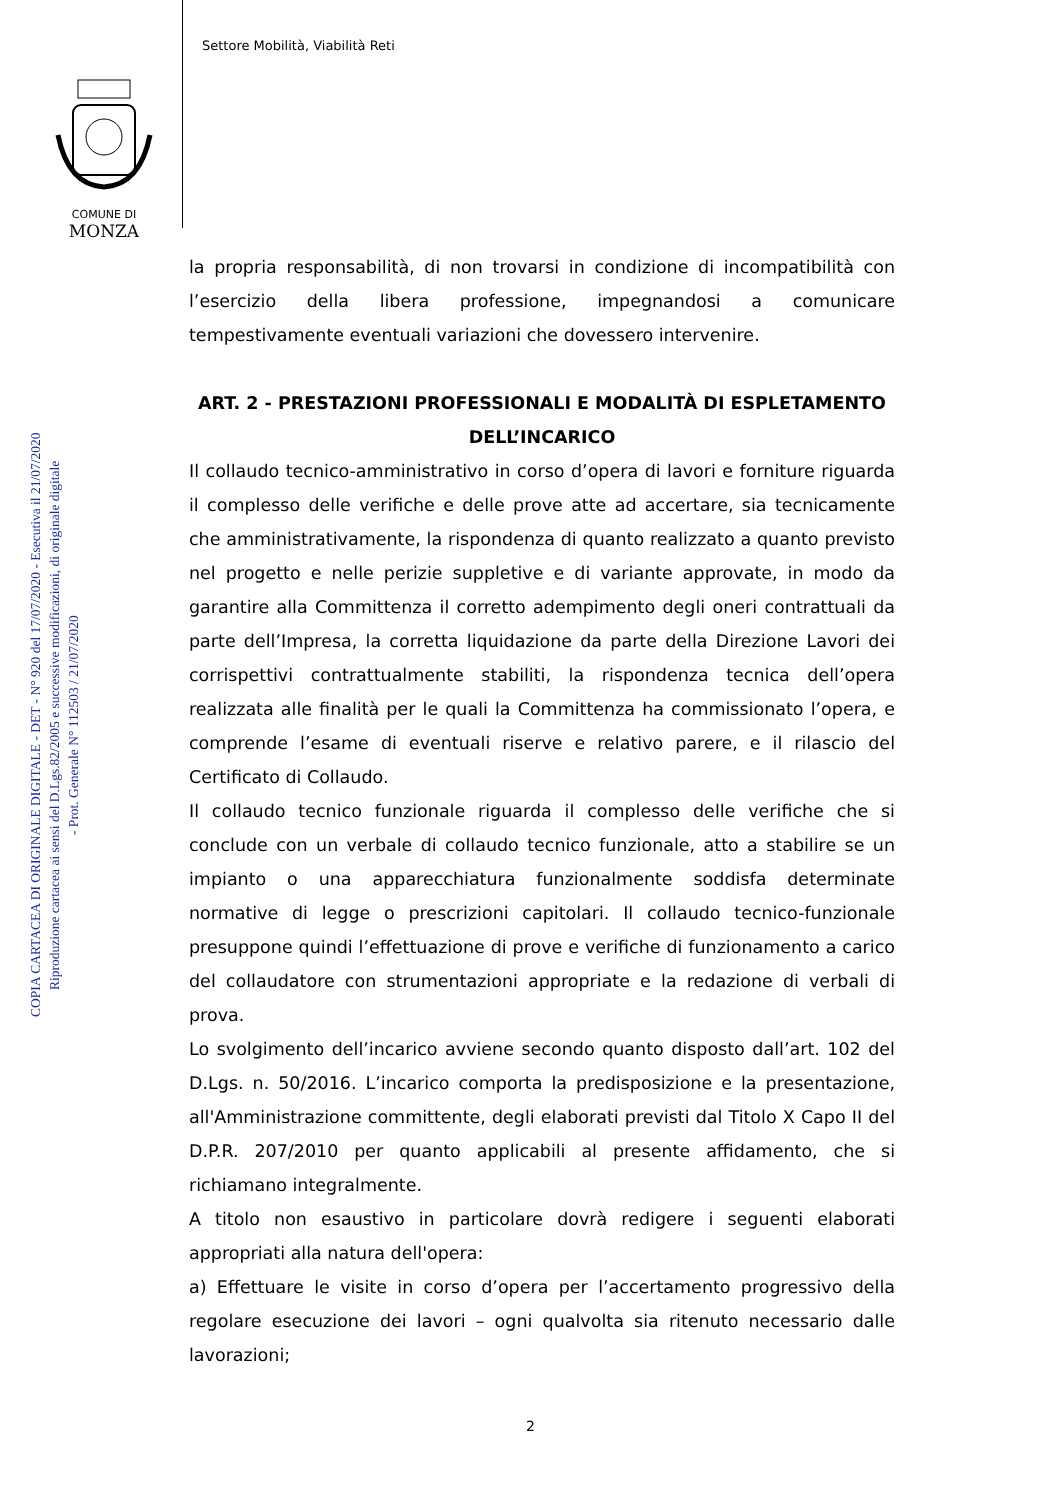Settore Mobilità, Viabilità Reti
COMUNE DI
MONZA
COPIA CARTACEA DI ORIGINALE DIGITALE - DET - N° 920 del 17/07/2020 - Esecutiva il 21/07/2020
Riproduzione cartacea ai sensi del D.Lgs.82/2005 e successive modificazioni, di originale digitale
- Prot. Generale N° 112503 / 21/07/2020
la propria responsabilità, di non trovarsi in condizione di incompatibilità con l’esercizio della libera professione, impegnandosi a comunicare tempestivamente eventuali variazioni che dovessero intervenire.
ART. 2 - PRESTAZIONI PROFESSIONALI E MODALITÀ DI ESPLETAMENTO DELL’INCARICO
Il collaudo tecnico-amministrativo in corso d’opera di lavori e forniture riguarda il complesso delle verifiche e delle prove atte ad accertare, sia tecnicamente che amministrativamente, la rispondenza di quanto realizzato a quanto previsto nel progetto e nelle perizie suppletive e di variante approvate, in modo da garantire alla Committenza il corretto adempimento degli oneri contrattuali da parte dell’Impresa, la corretta liquidazione da parte della Direzione Lavori dei corrispettivi contrattualmente stabiliti, la rispondenza tecnica dell’opera realizzata alle finalità per le quali la Committenza ha commissionato l’opera, e comprende l’esame di eventuali riserve e relativo parere, e il rilascio del Certificato di Collaudo.
Il collaudo tecnico funzionale riguarda il complesso delle verifiche che si conclude con un verbale di collaudo tecnico funzionale, atto a stabilire se un impianto o una apparecchiatura funzionalmente soddisfa determinate normative di legge o prescrizioni capitolari. Il collaudo tecnico-funzionale presuppone quindi l’effettuazione di prove e verifiche di funzionamento a carico del collaudatore con strumentazioni appropriate e la redazione di verbali di prova.
Lo svolgimento dell’incarico avviene secondo quanto disposto dall’art. 102 del D.Lgs. n. 50/2016. L’incarico comporta la predisposizione e la presentazione, all'Amministrazione committente, degli elaborati previsti dal Titolo X Capo II del D.P.R. 207/2010 per quanto applicabili al presente affidamento, che si richiamano integralmente.
A titolo non esaustivo in particolare dovrà redigere i seguenti elaborati appropriati alla natura dell'opera:
a) Effettuare le visite in corso d’opera per l’accertamento progressivo della regolare esecuzione dei lavori – ogni qualvolta sia ritenuto necessario dalle lavorazioni;
2